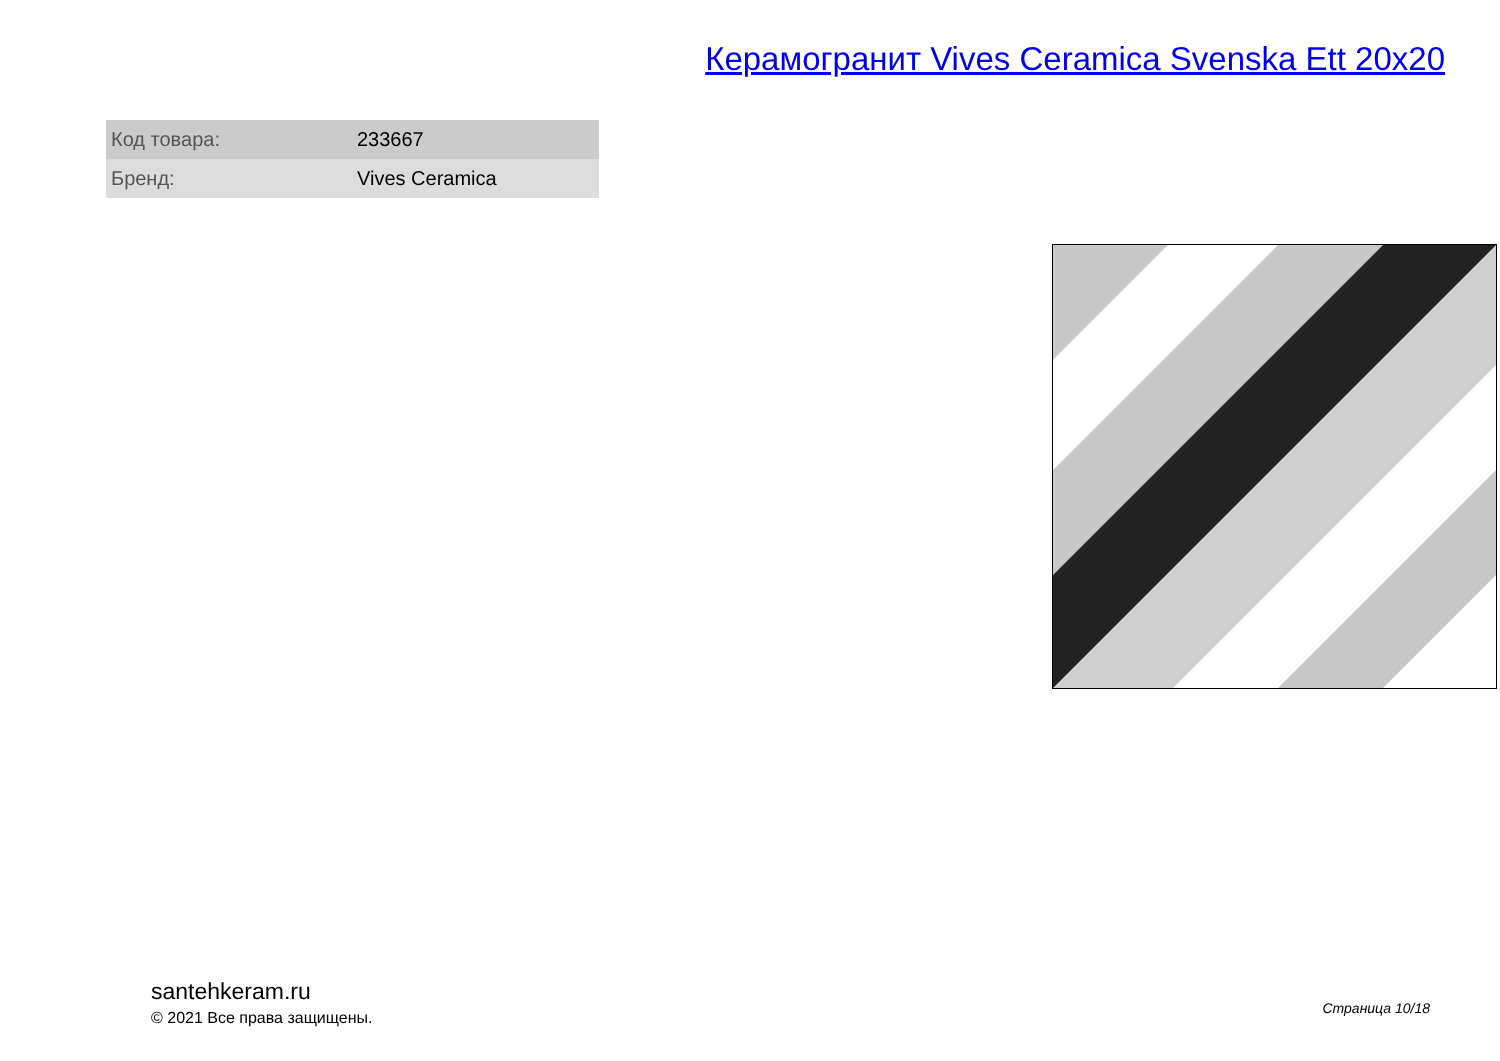Керамогранит Vives Ceramica Svenska Ett 20x20
| Код товара: | 233667 |
| Бренд: | Vives Ceramica |
santehkeram.ru
© 2021 Все права защищены.
Страница 10/18